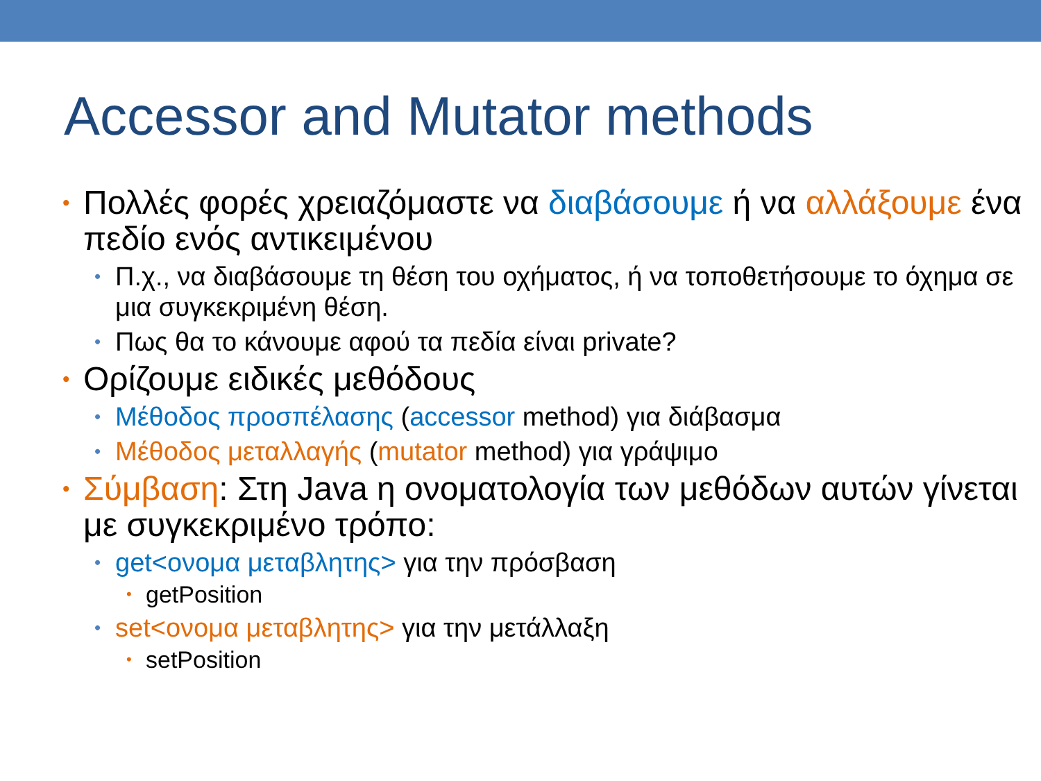Accessor and Mutator methods
• Πολλές φορές χρειαζόμαστε να διαβάσουμε ή να αλλάξουμε ένα πεδίο ενός αντικειμένου
• Π.χ., να διαβάσουμε τη θέση του οχήματος, ή να τοποθετήσουμε το όχημα σε μια συγκεκριμένη θέση.
• Πως θα το κάνουμε αφού τα πεδία είναι private?
• Ορίζουμε ειδικές μεθόδους
• Μέθοδος προσπέλασης (accessor method) για διάβασμα
• Μέθοδος μεταλλαγής (mutator method) για γράψιμο
• Σύμβαση: Στη Java η ονοματολογία των μεθόδων αυτών γίνεται με συγκεκριμένο τρόπο:
• get<ονομα μεταβλητης> για την πρόσβαση
• getPosition
• set<ονομα μεταβλητης> για την μετάλλαξη
• setPosition